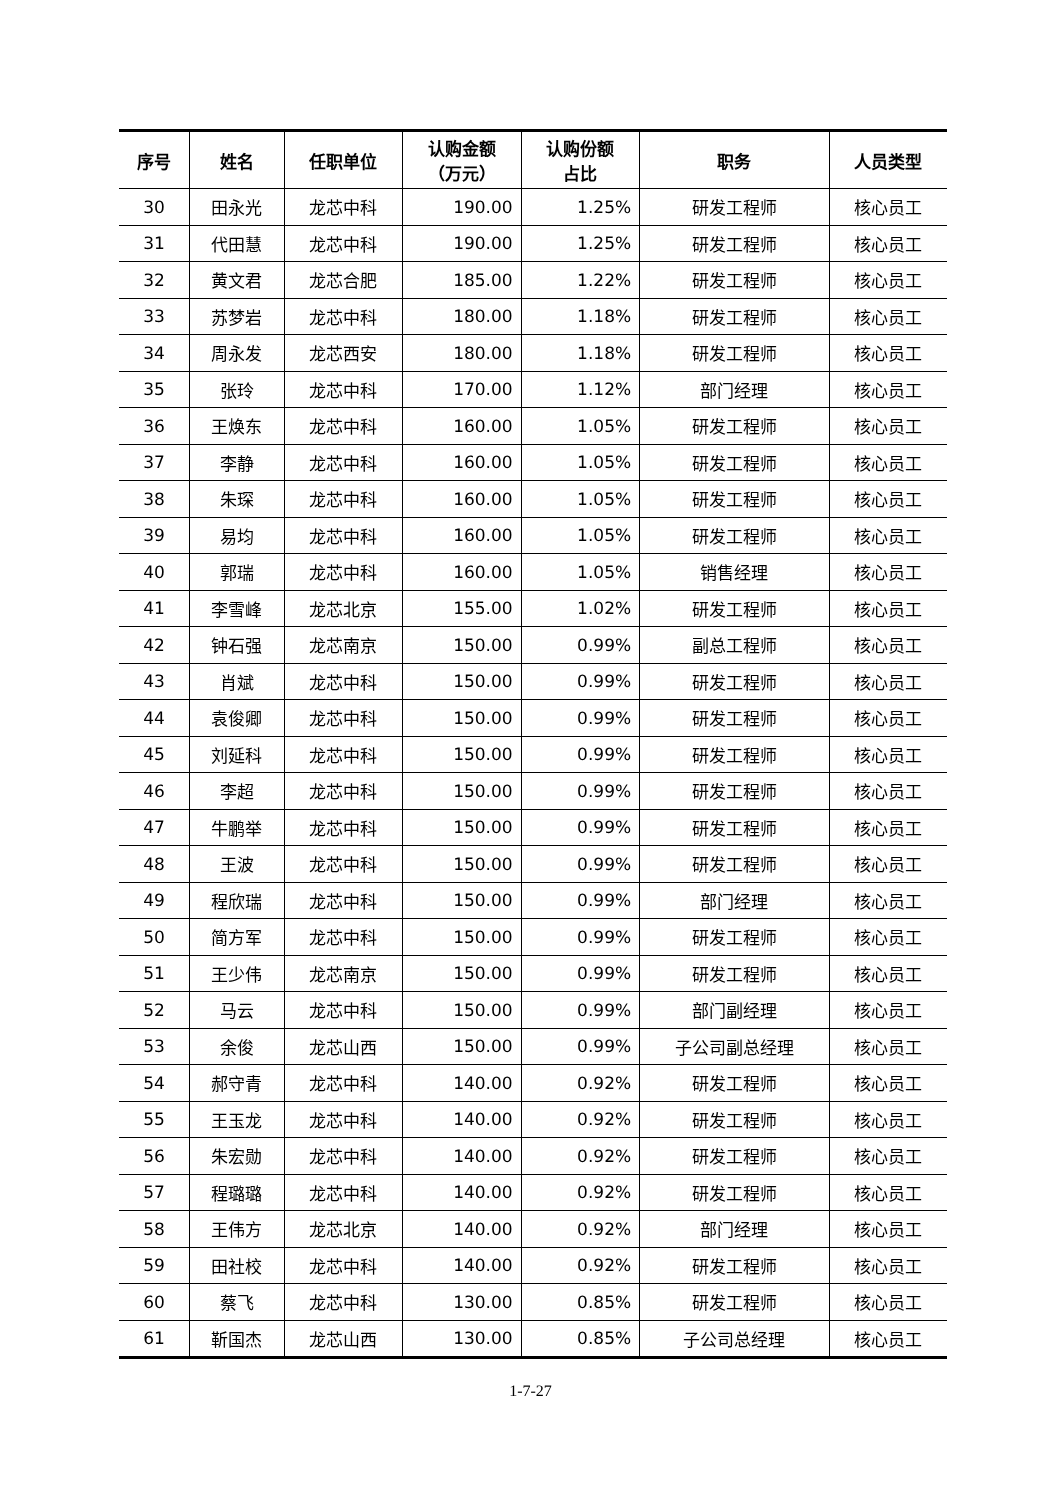| 序号 | 姓名 | 任职单位 | 认购金额 （万元） | 认购份额 占比 | 职务 | 人员类型 |
| --- | --- | --- | --- | --- | --- | --- |
| 30 | 田永光 | 龙芯中科 | 190.00 | 1.25% | 研发工程师 | 核心员工 |
| 31 | 代田慧 | 龙芯中科 | 190.00 | 1.25% | 研发工程师 | 核心员工 |
| 32 | 黄文君 | 龙芯合肥 | 185.00 | 1.22% | 研发工程师 | 核心员工 |
| 33 | 苏梦岩 | 龙芯中科 | 180.00 | 1.18% | 研发工程师 | 核心员工 |
| 34 | 周永发 | 龙芯西安 | 180.00 | 1.18% | 研发工程师 | 核心员工 |
| 35 | 张玲 | 龙芯中科 | 170.00 | 1.12% | 部门经理 | 核心员工 |
| 36 | 王焕东 | 龙芯中科 | 160.00 | 1.05% | 研发工程师 | 核心员工 |
| 37 | 李静 | 龙芯中科 | 160.00 | 1.05% | 研发工程师 | 核心员工 |
| 38 | 朱琛 | 龙芯中科 | 160.00 | 1.05% | 研发工程师 | 核心员工 |
| 39 | 易均 | 龙芯中科 | 160.00 | 1.05% | 研发工程师 | 核心员工 |
| 40 | 郭瑞 | 龙芯中科 | 160.00 | 1.05% | 销售经理 | 核心员工 |
| 41 | 李雪峰 | 龙芯北京 | 155.00 | 1.02% | 研发工程师 | 核心员工 |
| 42 | 钟石强 | 龙芯南京 | 150.00 | 0.99% | 副总工程师 | 核心员工 |
| 43 | 肖斌 | 龙芯中科 | 150.00 | 0.99% | 研发工程师 | 核心员工 |
| 44 | 袁俊卿 | 龙芯中科 | 150.00 | 0.99% | 研发工程师 | 核心员工 |
| 45 | 刘延科 | 龙芯中科 | 150.00 | 0.99% | 研发工程师 | 核心员工 |
| 46 | 李超 | 龙芯中科 | 150.00 | 0.99% | 研发工程师 | 核心员工 |
| 47 | 牛鹏举 | 龙芯中科 | 150.00 | 0.99% | 研发工程师 | 核心员工 |
| 48 | 王波 | 龙芯中科 | 150.00 | 0.99% | 研发工程师 | 核心员工 |
| 49 | 程欣瑞 | 龙芯中科 | 150.00 | 0.99% | 部门经理 | 核心员工 |
| 50 | 简方军 | 龙芯中科 | 150.00 | 0.99% | 研发工程师 | 核心员工 |
| 51 | 王少伟 | 龙芯南京 | 150.00 | 0.99% | 研发工程师 | 核心员工 |
| 52 | 马云 | 龙芯中科 | 150.00 | 0.99% | 部门副经理 | 核心员工 |
| 53 | 余俊 | 龙芯山西 | 150.00 | 0.99% | 子公司副总经理 | 核心员工 |
| 54 | 郝守青 | 龙芯中科 | 140.00 | 0.92% | 研发工程师 | 核心员工 |
| 55 | 王玉龙 | 龙芯中科 | 140.00 | 0.92% | 研发工程师 | 核心员工 |
| 56 | 朱宏勋 | 龙芯中科 | 140.00 | 0.92% | 研发工程师 | 核心员工 |
| 57 | 程璐璐 | 龙芯中科 | 140.00 | 0.92% | 研发工程师 | 核心员工 |
| 58 | 王伟方 | 龙芯北京 | 140.00 | 0.92% | 部门经理 | 核心员工 |
| 59 | 田社校 | 龙芯中科 | 140.00 | 0.92% | 研发工程师 | 核心员工 |
| 60 | 蔡飞 | 龙芯中科 | 130.00 | 0.85% | 研发工程师 | 核心员工 |
| 61 | 靳国杰 | 龙芯山西 | 130.00 | 0.85% | 子公司总经理 | 核心员工 |
1-7-27